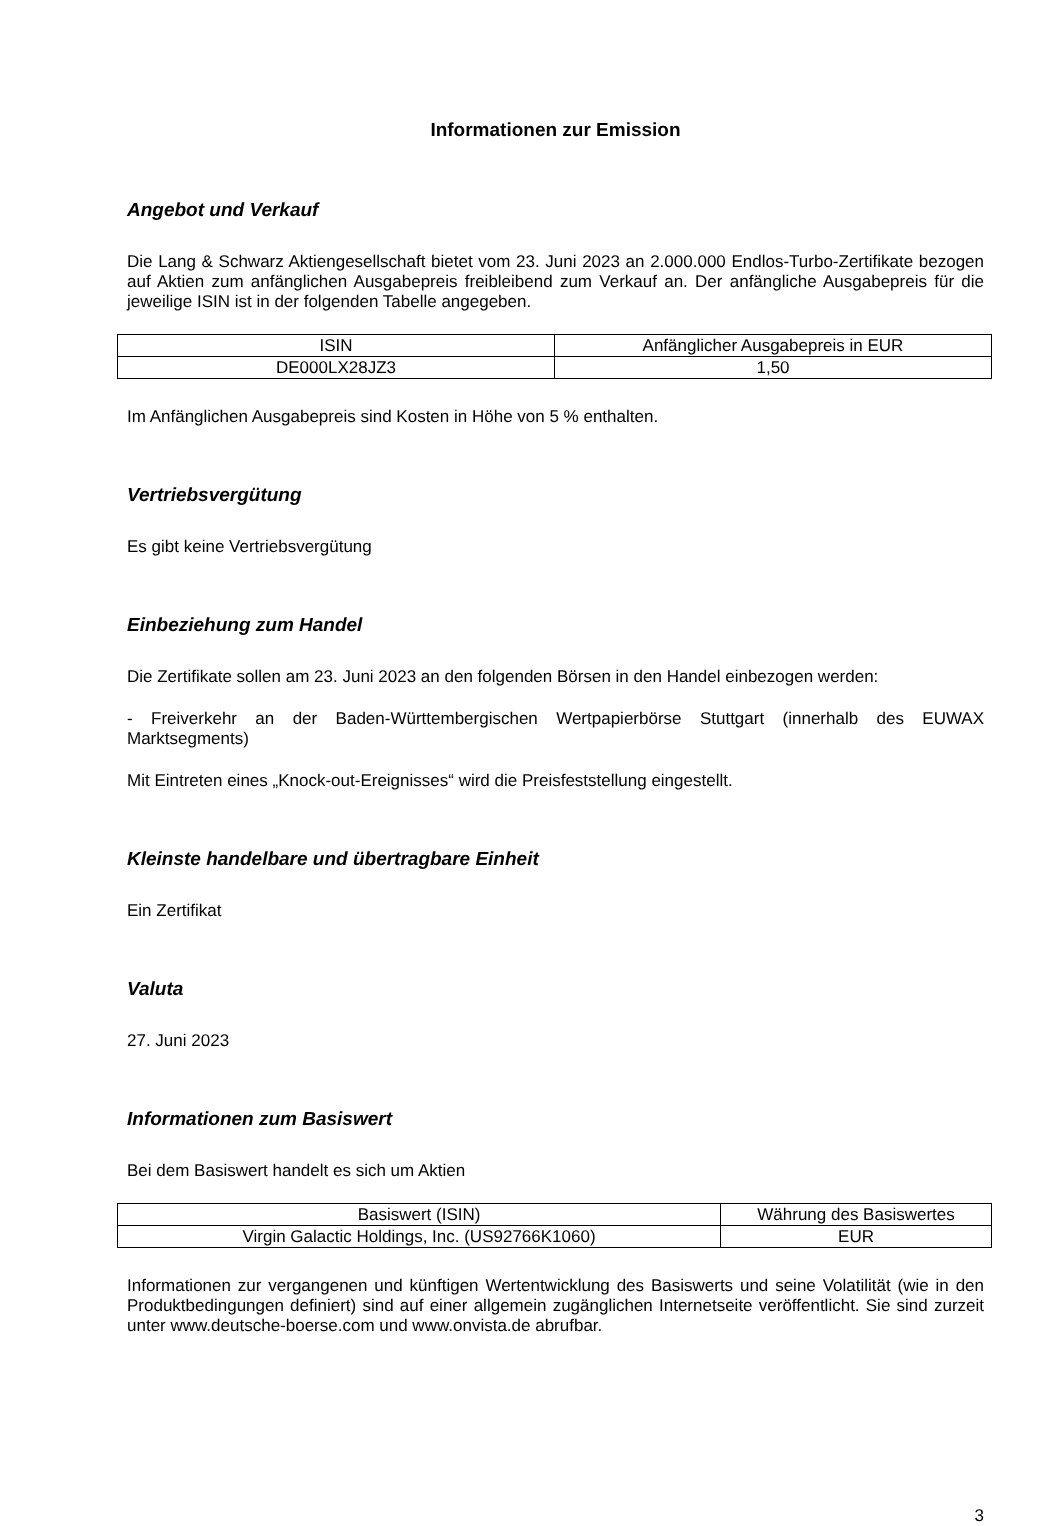Informationen zur Emission
Angebot und Verkauf
Die Lang & Schwarz Aktiengesellschaft bietet vom 23. Juni 2023 an 2.000.000 Endlos-Turbo-Zertifikate bezogen auf Aktien zum anfänglichen Ausgabepreis freibleibend zum Verkauf an. Der anfängliche Ausgabepreis für die jeweilige ISIN ist in der folgenden Tabelle angegeben.
| ISIN | Anfänglicher Ausgabepreis in EUR |
| DE000LX28JZ3 | 1,50 |
Im Anfänglichen Ausgabepreis sind Kosten in Höhe von 5 % enthalten.
Vertriebsvergütung
Es gibt keine Vertriebsvergütung
Einbeziehung zum Handel
Die Zertifikate sollen am 23. Juni 2023 an den folgenden Börsen in den Handel einbezogen werden:
- Freiverkehr an der Baden-Württembergischen Wertpapierbörse Stuttgart (innerhalb des EUWAX Marktsegments)
Mit Eintreten eines „Knock-out-Ereignisses“ wird die Preisfeststellung eingestellt.
Kleinste handelbare und übertragbare Einheit
Ein Zertifikat
Valuta
27. Juni 2023
Informationen zum Basiswert
Bei dem Basiswert handelt es sich um Aktien
| Basiswert (ISIN) | Währung des Basiswertes |
| Virgin Galactic Holdings, Inc. (US92766K1060) | EUR |
Informationen zur vergangenen und künftigen Wertentwicklung des Basiswerts und seine Volatilität (wie in den Produktbedingungen definiert) sind auf einer allgemein zugänglichen Internetseite veröffentlicht. Sie sind zurzeit unter www.deutsche-boerse.com und www.onvista.de abrufbar.
3